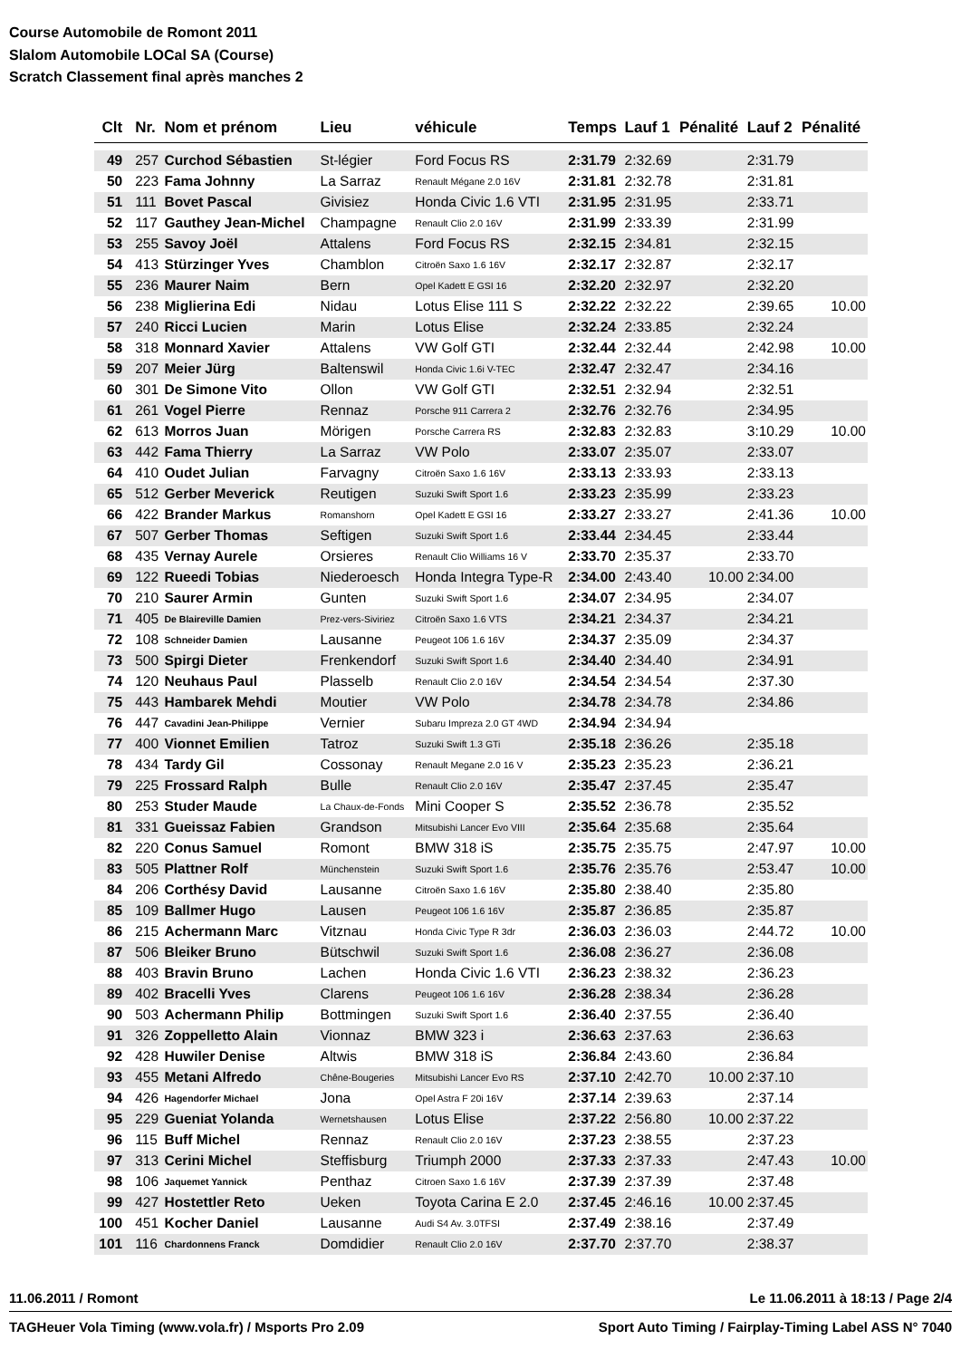Course Automobile de Romont 2011
Slalom Automobile LOCal SA (Course)
Scratch Classement final après manches 2
| Clt | Nr. | Nom et prénom | Lieu | véhicule | Temps | Lauf 1 | Pénalité | Lauf 2 | Pénalité |
| --- | --- | --- | --- | --- | --- | --- | --- | --- | --- |
| 49 | 257 | Curchod Sébastien | St-légier | Ford Focus RS | 2:31.79 | 2:32.69 | | 2:31.79 | |
| 50 | 223 | Fama Johnny | La Sarraz | Renault Mégane 2.0 16V | 2:31.81 | 2:32.78 | | 2:31.81 | |
| 51 | 111 | Bovet Pascal | Givisiez | Honda Civic 1.6 VTI | 2:31.95 | 2:31.95 | | 2:33.71 | |
| 52 | 117 | Gauthey Jean-Michel | Champagne | Renault Clio 2.0 16V | 2:31.99 | 2:33.39 | | 2:31.99 | |
| 53 | 255 | Savoy Joël | Attalens | Ford Focus RS | 2:32.15 | 2:34.81 | | 2:32.15 | |
| 54 | 413 | Stürzinger Yves | Chamblon | Citroën Saxo 1.6 16V | 2:32.17 | 2:32.87 | | 2:32.17 | |
| 55 | 236 | Maurer Naim | Bern | Opel Kadett E GSI 16 | 2:32.20 | 2:32.97 | | 2:32.20 | |
| 56 | 238 | Miglierina Edi | Nidau | Lotus Elise 111 S | 2:32.22 | 2:32.22 | | 2:39.65 | 10.00 |
| 57 | 240 | Ricci Lucien | Marin | Lotus Elise | 2:32.24 | 2:33.85 | | 2:32.24 | |
| 58 | 318 | Monnard Xavier | Attalens | VW Golf GTI | 2:32.44 | 2:32.44 | | 2:42.98 | 10.00 |
| 59 | 207 | Meier Jürg | Baltenswil | Honda Civic 1.6i V-TEC | 2:32.47 | 2:32.47 | | 2:34.16 | |
| 60 | 301 | De Simone Vito | Ollon | VW Golf GTI | 2:32.51 | 2:32.94 | | 2:32.51 | |
| 61 | 261 | Vogel Pierre | Rennaz | Porsche 911 Carrera 2 | 2:32.76 | 2:32.76 | | 2:34.95 | |
| 62 | 613 | Morros Juan | Mörigen | Porsche Carrera RS | 2:32.83 | 2:32.83 | | 3:10.29 | 10.00 |
| 63 | 442 | Fama Thierry | La Sarraz | VW Polo | 2:33.07 | 2:35.07 | | 2:33.07 | |
| 64 | 410 | Oudet Julian | Farvagny | Citroën Saxo 1.6 16V | 2:33.13 | 2:33.93 | | 2:33.13 | |
| 65 | 512 | Gerber Meverick | Reutigen | Suzuki Swift Sport 1.6 | 2:33.23 | 2:35.99 | | 2:33.23 | |
| 66 | 422 | Brander Markus | Romanshorn | Opel Kadett E GSI 16 | 2:33.27 | 2:33.27 | | 2:41.36 | 10.00 |
| 67 | 507 | Gerber Thomas | Seftigen | Suzuki Swift Sport 1.6 | 2:33.44 | 2:34.45 | | 2:33.44 | |
| 68 | 435 | Vernay Aurele | Orsieres | Renault Clio Williams 16 V | 2:33.70 | 2:35.37 | | 2:33.70 | |
| 69 | 122 | Rueedi Tobias | Niederoesch | Honda Integra Type-R | 2:34.00 | 2:43.40 | 10.00 | 2:34.00 | |
| 70 | 210 | Saurer Armin | Gunten | Suzuki Swift Sport 1.6 | 2:34.07 | 2:34.95 | | 2:34.07 | |
| 71 | 405 | De Blaireville Damien | Prez-vers-Siviriez | Citroën Saxo 1.6 VTS | 2:34.21 | 2:34.37 | | 2:34.21 | |
| 72 | 108 | Schneider Damien | Lausanne | Peugeot 106 1.6 16V | 2:34.37 | 2:35.09 | | 2:34.37 | |
| 73 | 500 | Spirgi Dieter | Frenkendorf | Suzuki Swift Sport 1.6 | 2:34.40 | 2:34.40 | | 2:34.91 | |
| 74 | 120 | Neuhaus Paul | Plasselb | Renault Clio 2.0 16V | 2:34.54 | 2:34.54 | | 2:37.30 | |
| 75 | 443 | Hambarek Mehdi | Moutier | VW Polo | 2:34.78 | 2:34.78 | | 2:34.86 | |
| 76 | 447 | Cavadini Jean-Philippe | Vernier | Subaru Impreza 2.0 GT 4WD | 2:34.94 | 2:34.94 | | | |
| 77 | 400 | Vionnet Emilien | Tatroz | Suzuki Swift 1.3 GTi | 2:35.18 | 2:36.26 | | 2:35.18 | |
| 78 | 434 | Tardy Gil | Cossonay | Renault Megane 2.0 16 V | 2:35.23 | 2:35.23 | | 2:36.21 | |
| 79 | 225 | Frossard Ralph | Bulle | Renault Clio 2.0 16V | 2:35.47 | 2:37.45 | | 2:35.47 | |
| 80 | 253 | Studer Maude | La Chaux-de-Fonds | Mini Cooper S | 2:35.52 | 2:36.78 | | 2:35.52 | |
| 81 | 331 | Gueissaz Fabien | Grandson | Mitsubishi Lancer Evo VIII | 2:35.64 | 2:35.68 | | 2:35.64 | |
| 82 | 220 | Conus Samuel | Romont | BMW 318 iS | 2:35.75 | 2:35.75 | | 2:47.97 | 10.00 |
| 83 | 505 | Plattner Rolf | Münchenstein | Suzuki Swift Sport 1.6 | 2:35.76 | 2:35.76 | | 2:53.47 | 10.00 |
| 84 | 206 | Corthésy David | Lausanne | Citroën Saxo 1.6 16V | 2:35.80 | 2:38.40 | | 2:35.80 | |
| 85 | 109 | Ballmer Hugo | Lausen | Peugeot 106 1.6 16V | 2:35.87 | 2:36.85 | | 2:35.87 | |
| 86 | 215 | Achermann Marc | Vitznau | Honda Civic Type R 3dr | 2:36.03 | 2:36.03 | | 2:44.72 | 10.00 |
| 87 | 506 | Bleiker Bruno | Bütschwil | Suzuki Swift Sport 1.6 | 2:36.08 | 2:36.27 | | 2:36.08 | |
| 88 | 403 | Bravin Bruno | Lachen | Honda Civic 1.6 VTI | 2:36.23 | 2:38.32 | | 2:36.23 | |
| 89 | 402 | Bracelli Yves | Clarens | Peugeot 106 1.6 16V | 2:36.28 | 2:38.34 | | 2:36.28 | |
| 90 | 503 | Achermann Philip | Bottmingen | Suzuki Swift Sport 1.6 | 2:36.40 | 2:37.55 | | 2:36.40 | |
| 91 | 326 | Zoppelletto Alain | Vionnaz | BMW 323 i | 2:36.63 | 2:37.63 | | 2:36.63 | |
| 92 | 428 | Huwiler Denise | Altwis | BMW 318 iS | 2:36.84 | 2:43.60 | | 2:36.84 | |
| 93 | 455 | Metani Alfredo | Chêne-Bougeries | Mitsubishi Lancer Evo RS | 2:37.10 | 2:42.70 | 10.00 | 2:37.10 | |
| 94 | 426 | Hagendorfer Michael | Jona | Opel Astra F 20i 16V | 2:37.14 | 2:39.63 | | 2:37.14 | |
| 95 | 229 | Gueniat Yolanda | Wernetshausen | Lotus Elise | 2:37.22 | 2:56.80 | 10.00 | 2:37.22 | |
| 96 | 115 | Buff Michel | Rennaz | Renault Clio 2.0 16V | 2:37.23 | 2:38.55 | | 2:37.23 | |
| 97 | 313 | Cerini Michel | Steffisburg | Triumph 2000 | 2:37.33 | 2:37.33 | | 2:47.43 | 10.00 |
| 98 | 106 | Jaquemet Yannick | Penthaz | Citroen Saxo 1.6 16V | 2:37.39 | 2:37.39 | | 2:37.48 | |
| 99 | 427 | Hostettler Reto | Ueken | Toyota Carina E 2.0 | 2:37.45 | 2:46.16 | 10.00 | 2:37.45 | |
| 100 | 451 | Kocher Daniel | Lausanne | Audi S4 Av. 3.0TFSI | 2:37.49 | 2:38.16 | | 2:37.49 | |
| 101 | 116 | Chardonnens Franck | Domdidier | Renault Clio 2.0 16V | 2:37.70 | 2:37.70 | | 2:38.37 | |
11.06.2011 / Romont Le 11.06.2011 à 18:13 / Page 2/4
TAGHeuer Vola Timing (www.vola.fr) / Msports Pro 2.09 Sport Auto Timing / Fairplay-Timing Label ASS N° 7040